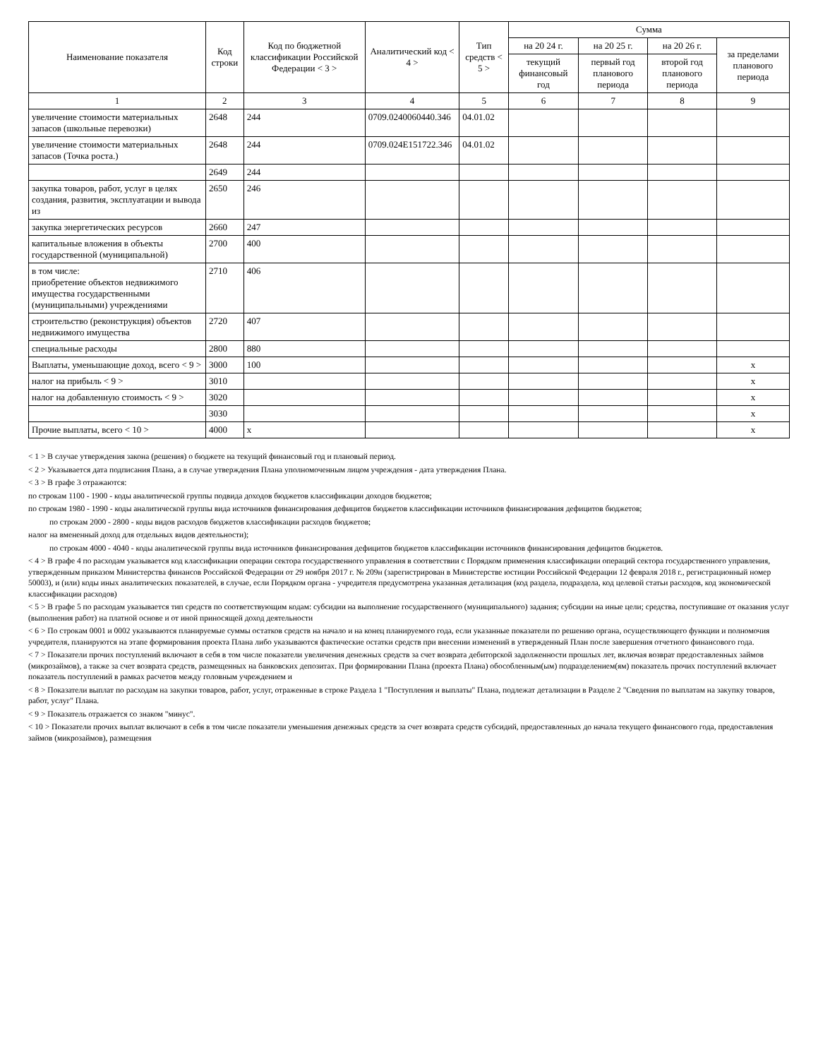| Наименование показателя | Код строки | Код по бюджетной классификации Российской Федерации < 3 > | Аналитический код < 4 > | Тип средств < 5 > | Сумма | | | |
| --- | --- | --- | --- | --- | --- | --- | --- | --- |
| | | | | | на 20 24 г. | на 20 25 г. | на 20 26 г. | за пределами планового периода |
| | | | | | текущий финансовый год | первый год планового периода | второй год планового периода | |
| 1 | 2 | 3 | 4 | 5 | 6 | 7 | 8 | 9 |
| увеличение стоимости материальных запасов (школьные перевозки) | 2648 | 244 | 0709.0240060440.346 | 04.01.02 | | | | |
| увеличение стоимости материальных запасов (Точка роста.) | 2648 | 244 | 0709.024E151722.346 | 04.01.02 | | | | |
| | 2649 | 244 | | | | | | |
| закупка товаров, работ, услуг в целях создания, развития, эксплуатации и вывода из | 2650 | 246 | | | | | | |
| закупка энергетических ресурсов | 2660 | 247 | | | | | | |
| капитальные вложения в объекты государственной (муниципальной) | 2700 | 400 | | | | | | |
| в том числе: приобретение объектов недвижимого имущества государственными (муниципальными) учреждениями | 2710 | 406 | | | | | | |
| строительство (реконструкция) объектов недвижимого имущества | 2720 | 407 | | | | | | |
| специальные расходы | 2800 | 880 | | | | | | |
| Выплаты, уменьшающие доход, всего < 9 > | 3000 | 100 | | | | | | x |
| налог на прибыль < 9 > | 3010 | | | | | | | x |
| налог на добавленную стоимость < 9 > | 3020 | | | | | | | x |
| | 3030 | | | | | | | x |
| Прочие выплаты, всего < 10 > | 4000 | x | | | | | | x |
< 1 > В случае утверждения закона (решения) о бюджете на текущий финансовый год и плановый период.
< 2 > Указывается дата подписания Плана, а в случае утверждения Плана уполномоченным лицом учреждения - дата утверждения Плана.
< 3 > В графе 3 отражаются:
по строкам 1100 - 1900 - коды аналитической группы подвида доходов бюджетов классификации доходов бюджетов;
по строкам 1980 - 1990 - коды аналитической группы вида источников финансирования дефицитов бюджетов классификации источников финансирования дефицитов бюджетов;
по строкам 2000 - 2800 - коды видов расходов бюджетов классификации расходов бюджетов;
налог на вмененный доход для отдельных видов деятельности);
по строкам 4000 - 4040 - коды аналитической группы вида источников финансирования дефицитов бюджетов классификации источников финансирования дефицитов бюджетов.
< 4 > В графе 4 по расходам указывается код классификации операции сектора государственного управления в соответствии с Порядком применения классификации операций сектора государственного управления, утвержденным приказом Министерства финансов Российской Федерации от 29 ноября 2017 г. № 209н (зарегистрирован в Министерстве юстиции Российской Федерации 12 февраля 2018 г., регистрационный номер 50003), и (или) коды иных аналитических показателей, в случае, если Порядком органа - учредителя предусмотрена указанная детализация (код раздела, подраздела, код целевой статьи расходов, код экономической классификации расходов)
< 5 > В графе 5 по расходам указывается тип средств по соответствующим кодам: субсидии на выполнение государственного (муниципального) задания; субсидии на иные цели; средства, поступившие от оказания услуг (выполнения работ) на платной основе и от иной приносящей доход деятельности
< 6 > По строкам 0001 и 0002 указываются планируемые суммы остатков средств на начало и на конец планируемого года, если указанные показатели по решению органа, осуществляющего функции и полномочия учредителя, планируются на этапе формирования проекта Плана либо указываются фактические остатки средств при внесении изменений в утвержденный План после завершения отчетного финансового года.
< 7 > Показатели прочих поступлений включают в себя в том числе показатели увеличения денежных средств за счет возврата дебиторской задолженности прошлых лет, включая возврат предоставленных займов (микрозаймов), а также за счет возврата средств, размещенных на банковских депозитах. При формировании Плана (проекта Плана) обособленным(ым) подразделением(ям) показатель прочих поступлений включает показатель поступлений в рамках расчетов между головным учреждением и
< 8 > Показатели выплат по расходам на закупки товаров, работ, услуг, отраженные в строке Раздела 1 "Поступления и выплаты" Плана, подлежат детализации в Разделе 2 "Сведения по выплатам на закупку товаров, работ, услуг" Плана.
< 9 > Показатель отражается со знаком "минус".
< 10 > Показатели прочих выплат включают в себя в том числе показатели уменьшения денежных средств за счет возврата средств субсидий, предоставленных до начала текущего финансового года, предоставления займов (микрозаймов), размещения